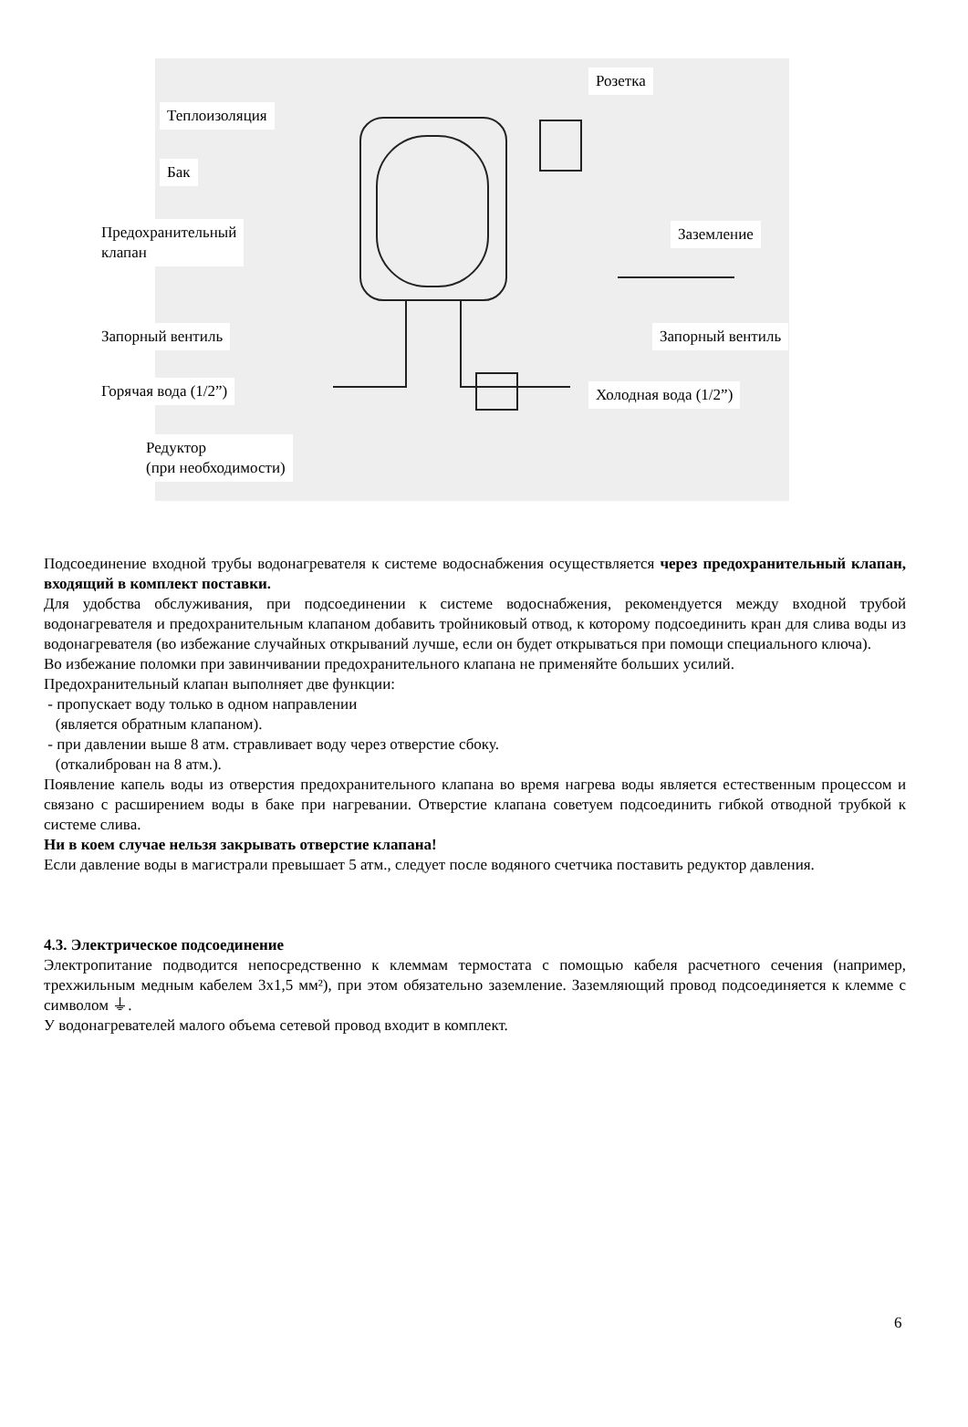Розетка
Теплоизоляция
Бак
Предохранительный
клапан
Заземление
Запорный вентиль Запорный вентиль
Горячая вода (1/2”) Холодная вода (1/2”)
Редуктор
(при необходимости)
Подсоединение входной трубы водонагревателя к системе водоснабжения осуществляется через предохранительный клапан, входящий в комплект поставки.
Для удобства обслуживания, при подсоединении к системе водоснабжения, рекомендуется между входной трубой водонагревателя и предохранительным клапаном добавить тройниковый отвод, к которому подсоединить кран для слива воды из водонагревателя (во избежание случайных открываний лучше, если он будет открываться при помощи специального ключа).
Во избежание поломки при завинчивании предохранительного клапана не применяйте больших усилий.
Предохранительный клапан выполняет две функции:
- пропускает воду только в одном направлении
(является обратным клапаном).
- при давлении выше 8 атм. стравливает воду через отверстие сбоку.
(откалиброван на 8 атм.).
Появление капель воды из отверстия предохранительного клапана во время нагрева воды является естественным процессом и связано с расширением воды в баке при нагревании. Отверстие клапана советуем подсоединить гибкой отводной трубкой к системе слива.
Ни в коем случае нельзя закрывать отверстие клапана!
Если давление воды в магистрали превышает 5 атм., следует после водяного счетчика поставить редуктор давления.
4.3. Электрическое подсоединение
Электропитание подводится непосредственно к клеммам термостата с помощью кабеля расчетного сечения (например, трехжильным медным кабелем 3х1,5 мм²), при этом обязательно заземление. Заземляющий провод подсоединяется к клемме с символом ⏚.
У водонагревателей малого объема сетевой провод входит в комплект.
6